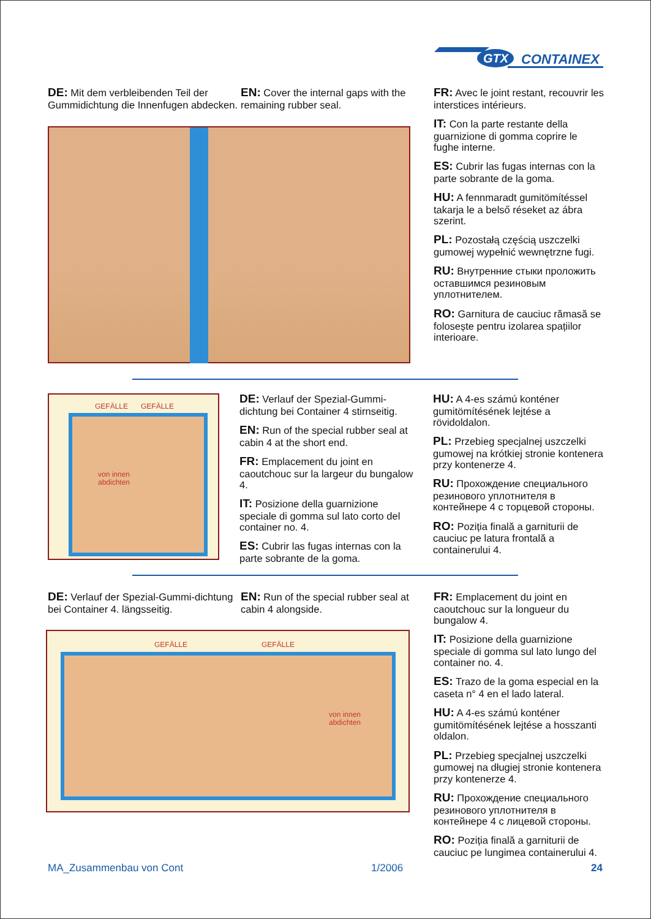GTX
CONTAINEX
DE: Mit dem verbleibenden Teil der Gummidichtung die Innenfugen abdecken.
EN: Cover the internal gaps with the remaining rubber seal.
FR: Avec le joint restant, recouvrir les interstices intérieurs.
IT: Con la parte restante della guarnizione di gomma coprire le fughe interne.
ES: Cubrir las fugas internas con la parte sobrante de la goma.
HU: A fennmaradt gumitömítéssel takarja le a belső réseket az ábra szerint.
PL: Pozostałą częścią uszczelki gumowej wypełnić wewnętrzne fugi.
RU: Внутренние стыки проложить оставшимся резиновым уплотнителем.
RO: Garnitura de cauciuc rămasă se folosește pentru izolarea spațiilor interioare.
GEFÄLLE GEFÄLLE
von innen
abdichten
DE: Verlauf der Spezial-Gummi-dichtung bei Container 4 stirnseitig.
EN: Run of the special rubber seal at cabin 4 at the short end.
FR: Emplacement du joint en caoutchouc sur la largeur du bungalow 4.
IT: Posizione della guarnizione speciale di gomma sul lato corto del container no. 4.
ES: Cubrir las fugas internas con la parte sobrante de la goma.
HU: A 4-es számú konténer gumitömítésének lejtése a rövidoldalon.
PL: Przebieg specjalnej uszczelki gumowej na krótkiej stronie kontenera przy kontenerze 4.
RU: Прохождение специального резинового уплотнителя в контейнере 4 с торцевой стороны.
RO: Poziția finală a garniturii de cauciuc pe latura frontală a containerului 4.
DE: Verlauf der Spezial-Gummi-dichtung bei Container 4. längsseitig.
EN: Run of the special rubber seal at cabin 4 alongside.
GEFÄLLE GEFÄLLE
von innen
abdichten
FR: Emplacement du joint en caoutchouc sur la longueur du bungalow 4.
IT: Posizione della guarnizione speciale di gomma sul lato lungo del container no. 4.
ES: Trazo de la goma especial en la caseta n° 4 en el lado lateral.
HU: A 4-es számú konténer gumitömítésének lejtése a hosszanti oldalon.
PL: Przebieg specjalnej uszczelki gumowej na długiej stronie kontenera przy kontenerze 4.
RU: Прохождение специального резинового уплотнителя в контейнере 4 с лицевой стороны.
RO: Poziția finală a garniturii de cauciuc pe lungimea containerului 4.
MA_Zusammenbau von Cont 1/2006 24